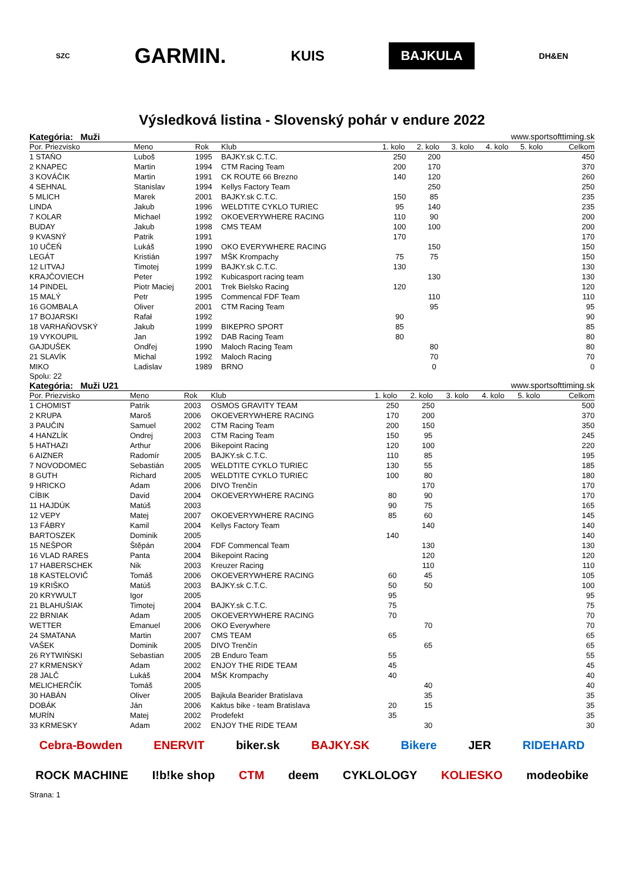SZC GARMIN. KUIS BAJKULA DH&EN
Výsledková listina - Slovenský pohár v endure 2022
Kategória: Muži www.sportsofttiming.sk
| Por. Priezvisko | Meno | Rok | Klub | 1. kolo | 2. kolo | 3. kolo | 4. kolo | 5. kolo | Celkom |
| --- | --- | --- | --- | --- | --- | --- | --- | --- | --- |
| 1 STAŇO | Luboš | 1995 | BAJKY.sk C.T.C. | 250 | 200 | | | | 450 |
| 2 KNAPEC | Martin | 1994 | CTM Racing Team | 200 | 170 | | | | 370 |
| 3 KOVÁČIK | Martin | 1991 | CK ROUTE 66 Brezno | 140 | 120 | | | | 260 |
| 4 SEHNAL | Stanislav | 1994 | Kellys Factory Team | | 250 | | | | 250 |
| 5 MLICH | Marek | 2001 | BAJKY.sk C.T.C. | 150 | 85 | | | | 235 |
| LINDA | Jakub | 1996 | WELDTITE CYKLO TURIEC | 95 | 140 | | | | 235 |
| 7 KOLAR | Michael | 1992 | OKOEVERYWHERE RACING | 110 | 90 | | | | 200 |
| BUDAY | Jakub | 1998 | CMS TEAM | 100 | 100 | | | | 200 |
| 9 KVASNÝ | Patrik | 1991 | | 170 | | | | | 170 |
| 10 UČEŇ | Lukáš | 1990 | OKO EVERYWHERE RACING | | 150 | | | | 150 |
| LEGÁT | Kristián | 1997 | MŠK Krompachy | 75 | 75 | | | | 150 |
| 12 LITVAJ | Timotej | 1999 | BAJKY.sk C.T.C. | 130 | | | | | 130 |
| KRAJČOVIECH | Peter | 1992 | Kubicasport racing team | | 130 | | | | 130 |
| 14 PINDEL | Piotr Maciej | 2001 | Trek Bielsko Racing | 120 | | | | | 120 |
| 15 MALÝ | Petr | 1995 | Commencal FDF Team | | 110 | | | | 110 |
| 16 GOMBALA | Oliver | 2001 | CTM Racing Team | | 95 | | | | 95 |
| 17 BOJARSKI | Rafał | 1992 | | 90 | | | | | 90 |
| 18 VARHAŇOVSKÝ | Jakub | 1999 | BIKEPRO SPORT | 85 | | | | | 85 |
| 19 VYKOUPIL | Jan | 1992 | DAB Racing Team | 80 | | | | | 80 |
| GAJDUŠEK | Ondřej | 1990 | Maloch Racing Team | | 80 | | | | 80 |
| 21 SLAVÍK | Michal | 1992 | Maloch Racing | | 70 | | | | 70 |
| MIKO | Ladislav | 1989 | BRNO | | 0 | | | | 0 |
Spolu: 22
Kategória: Muži U21 www.sportsofttiming.sk
| Por. Priezvisko | Meno | Rok | Klub | 1. kolo | 2. kolo | 3. kolo | 4. kolo | 5. kolo | Celkom |
| --- | --- | --- | --- | --- | --- | --- | --- | --- | --- |
| 1 CHOMIST | Patrik | 2003 | OSMOS GRAVITY TEAM | 250 | 250 | | | | 500 |
| 2 KRUPA | Maroš | 2006 | OKOEVERYWHERE RACING | 170 | 200 | | | | 370 |
| 3 PAUČIN | Samuel | 2002 | CTM Racing Team | 200 | 150 | | | | 350 |
| 4 HANZLÍK | Ondrej | 2003 | CTM Racing Team | 150 | 95 | | | | 245 |
| 5 HATHAZI | Arthur | 2006 | Bikepoint Racing | 120 | 100 | | | | 220 |
| 6 AIZNER | Radomír | 2005 | BAJKY.sk C.T.C. | 110 | 85 | | | | 195 |
| 7 NOVODOMEC | Sebastián | 2005 | WELDTITE CYKLO TURIEC | 130 | 55 | | | | 185 |
| 8 GUTH | Richard | 2005 | WELDTITE CYKLO TURIEC | 100 | 80 | | | | 180 |
| 9 HRICKO | Adam | 2006 | DIVO Trenčín | | 170 | | | | 170 |
| CÍBIK | David | 2004 | OKOEVERYWHERE RACING | 80 | 90 | | | | 170 |
| 11 HAJDÚK | Matúš | 2003 | | 90 | 75 | | | | 165 |
| 12 VEPY | Matej | 2007 | OKOEVERYWHERE RACING | 85 | 60 | | | | 145 |
| 13 FÁBRY | Kamil | 2004 | Kellys Factory Team | | 140 | | | | 140 |
| BARTOSZEK | Dominik | 2005 | | 140 | | | | | 140 |
| 15 NEŠPOR | Štěpán | 2004 | FDF Commencal Team | | 130 | | | | 130 |
| 16 VLAD RARES | Panta | 2004 | Bikepoint Racing | | 120 | | | | 120 |
| 17 HABERSCHEK | Nik | 2003 | Kreuzer Racing | | 110 | | | | 110 |
| 18 KASTELOVIČ | Tomáš | 2006 | OKOEVERYWHERE RACING | 60 | 45 | | | | 105 |
| 19 KRIŠKO | Matúš | 2003 | BAJKY.sk C.T.C. | 50 | 50 | | | | 100 |
| 20 KRYWULT | Igor | 2005 | | 95 | | | | | 95 |
| 21 BLAHUŠIAK | Timotej | 2004 | BAJKY.sk C.T.C. | 75 | | | | | 75 |
| 22 BRNIAK | Adam | 2005 | OKOEVERYWHERE RACING | 70 | | | | | 70 |
| WETTER | Emanuel | 2006 | OKO Everywhere | | 70 | | | | 70 |
| 24 SMATANA | Martin | 2007 | CMS TEAM | 65 | | | | | 65 |
| VAŠEK | Dominik | 2005 | DIVO Trenčín | | 65 | | | | 65 |
| 26 RYTWIŃSKI | Sebastian | 2005 | 2B Enduro Team | 55 | | | | | 55 |
| 27 KRMENSKÝ | Adam | 2002 | ENJOY THE RIDE TEAM | 45 | | | | | 45 |
| 28 JALČ | Lukáš | 2004 | MŠK Krompachy | 40 | | | | | 40 |
| MELICHERČÍK | Tomáš | 2005 | | | 40 | | | | 40 |
| 30 HABÁN | Oliver | 2005 | Bajkula Bearider Bratislava | | 35 | | | | 35 |
| DOBÁK | Ján | 2006 | Kaktus bike - team Bratislava | 20 | 15 | | | | 35 |
| MURÍN | Matej | 2002 | Prodefekt | 35 | | | | | 35 |
| 33 KRMESKY | Adam | 2002 | ENJOY THE RIDE TEAM | | 30 | | | | 30 |
Cebra-Bowden ENERVIT biker.sk BAJKY.SK Bikere JER RIDEHARD
ROCK MACHINE I!b!ke shop CTM deem CYKLOLOGY KOLIESKO modeobike
Strana: 1